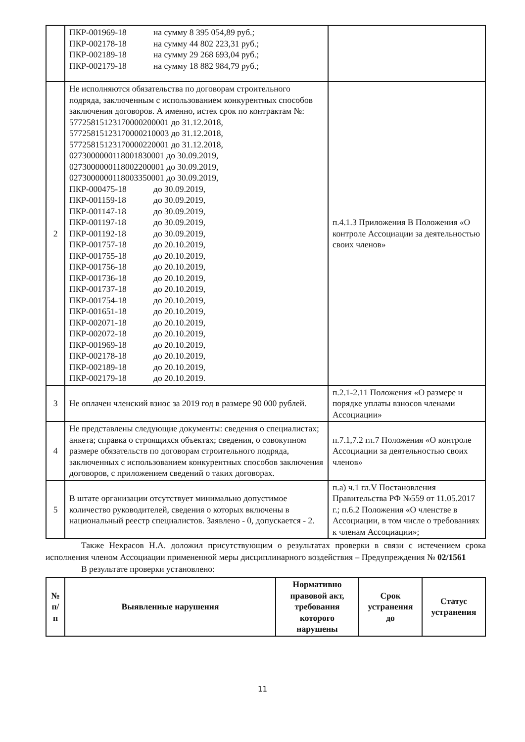| | ПКР-001969-18 на сумму 8 395 054,89 руб.; ПКР-002178-18 на сумму 44 802 223,31 руб.; ПКР-002189-18 на сумму 29 268 693,04 руб.; ПКР-002179-18 на сумму 18 882 984,79 руб.; | |
| 2 | Не исполняются обязательства по договорам строительного подряда, заключенным с использованием конкурентных способов заключения договоров. А именно, истек срок по контрактам №: 57725815123170000200001 до 31.12.2018, 57725815123170000210003 до 31.12.2018, 57725815123170000220001 до 31.12.2018, 0273000000118001830001 до 30.09.2019, 0273000000118002200001 до 30.09.2019, 0273000000118003350001 до 30.09.2019, ПКР-000475-18 до 30.09.2019, ПКР-001159-18 до 30.09.2019, ПКР-001147-18 до 30.09.2019, ПКР-001197-18 до 30.09.2019, ПКР-001192-18 до 30.09.2019, ПКР-001757-18 до 20.10.2019, ПКР-001755-18 до 20.10.2019, ПКР-001756-18 до 20.10.2019, ПКР-001736-18 до 20.10.2019, ПКР-001737-18 до 20.10.2019, ПКР-001754-18 до 20.10.2019, ПКР-001651-18 до 20.10.2019, ПКР-002071-18 до 20.10.2019, ПКР-002072-18 до 20.10.2019, ПКР-001969-18 до 20.10.2019, ПКР-002178-18 до 20.10.2019, ПКР-002189-18 до 20.10.2019, ПКР-002179-18 до 20.10.2019. | п.4.1.3 Приложения В Положения «О контроле Ассоциации за деятельностью своих членов» |
| 3 | Не оплачен членский взнос за 2019 год в размере 90 000 рублей. | п.2.1-2.11 Положения «О размере и порядке уплаты взносов членами Ассоциации» |
| 4 | Не представлены следующие документы: сведения о специалистах; анкета; справка о строящихся объектах; сведения, о совокупном размере обязательств по договорам строительного подряда, заключенных с использованием конкурентных способов заключения договоров, с приложением сведений о таких договорах. | п.7.1,7.2 гл.7 Положения «О контроле Ассоциации за деятельностью своих членов» |
| 5 | В штате организации отсутствует минимально допустимое количество руководителей, сведения о которых включены в национальный реестр специалистов. Заявлено - 0, допускается - 2. | п.а) ч.1 гл.V Постановления Правительства РФ №559 от 11.05.2017 г.; п.6.2 Положения «О членстве в Ассоциации, в том числе о требованиях к членам Ассоциации»; |
Также Некрасов Н.А. доложил присутствующим о результатах проверки в связи с истечением срока исполнения членом Ассоциации примененной меры дисциплинарного воздействия – Предупреждения № 02/1561
В результате проверки установлено:
| № п/п | Выявленные нарушения | Нормативно правовой акт, требования которого нарушены | Срок устранения до | Статус устранения |
| --- | --- | --- | --- | --- |
11